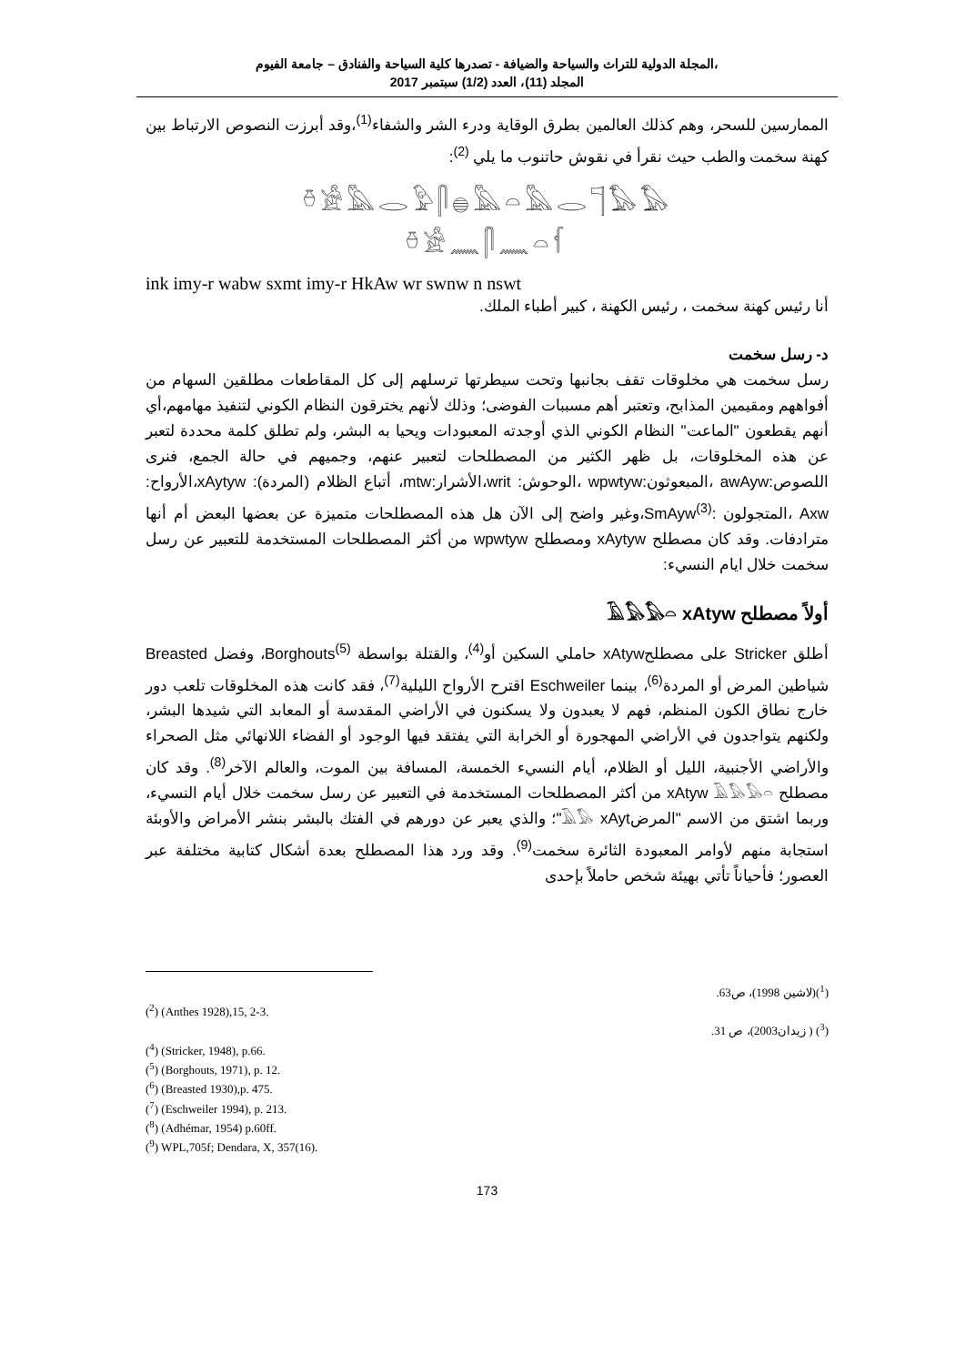المجلة الدولية للتراث والسياحة والضيافة - تصدرها كلية السياحة والفنادق – جامعة الفيوم،
المجلد (11)، العدد (1/2) سبتمبر 2017
الممارسين للسحر، وهم كذلك العالمين بطرق الوقاية ودرء الشر والشفاء<sup>(1)</sup>،وقد أبرزت النصوص الارتباط بين كهنة سخمت والطب حيث نقرأ في نقوش حاتنوب ما يلي <sup>(2)</sup>:
𓏊𓀀𓅓𓂋𓅱𓋴𓐍𓅓𓏏𓅓𓂋𓊹𓅃𓅃
𓏊𓀀𓈖𓋴𓈖𓏏𓆳
ink imy-r wabw sxmt imy-r HkAw wr swnw n nswt
أنا رئيس كهنة سخمت ، رئيس الكهنة ، كبير أطباء الملك.
د- رسل سخمت
رسل سخمت هي مخلوقات تقف بجانبها وتحت سيطرتها ترسلهم إلى كل المقاطعات مطلقين السهام من أفواههم ومقيمين المذابح، وتعتبر أهم مسببات الفوضى؛ وذلك لأنهم يخترقون النظام الكوني لتنفيذ مهامهم،أي أنهم يقطعون "الماعت" النظام الكوني الذي أوجدته المعبودات ويحيا به البشر، ولم تطلق كلمة محددة لتعبر عن هذه المخلوقات، بل ظهر الكثير من المصطلحات لتعبير عنهم، وجميهم في حالة الجمع، فنرى اللصوص:awAyw ،المبعوثون:wpwtyw ،الوحوش: writ،الأشرار:mtw، أتباع الظلام (المردة): xAytyw،الأرواح: Axw ،المتجولون :SmAyw<sup>(3)</sup>،وغير واضح إلى الآن هل هذه المصطلحات متميزة عن بعضها البعض أم أنها مترادفات. وقد كان مصطلح xAytyw ومصطلح wpwtyw من أكثر المصطلحات المستخدمة للتعبير عن رسل سخمت خلال ايام النسيء:
أولاً مصطلح 𓄿𓅃𓅃𓏏 xAtyw
أطلق Stricker على مصطلحxAtyw حاملي السكين أو<sup>(4)</sup>، والقتلة بواسطة Borghouts<sup>(5)</sup>، وفضل Breasted شياطين المرض أو المردة<sup>(6)</sup>، بينما Eschweiler اقترح الأرواح الليلية<sup>(7)</sup>، فقد كانت هذه المخلوقات تلعب دور خارج نطاق الكون المنظم، فهم لا يعبدون ولا يسكنون في الأراضي المقدسة أو المعابد التي شيدها البشر، ولكنهم يتواجدون في الأراضي المهجورة أو الخرابة التي يفتقد فيها الوجود أو الفضاء اللانهائي مثل الصحراء والأراضي الأجنبية، الليل أو الظلام، أيام النسيء الخمسة، المسافة بين الموت، والعالم الآخر<sup>(8)</sup>. وقد كان مصطلح xAtyw 𓄿𓅃𓅃𓏏 من أكثر المصطلحات المستخدمة في التعبير عن رسل سخمت خلال أيام النسيء، وربما اشتق من الاسم "المرض𓄿𓅃 xAyt"؛ والذي يعبر عن دورهم في الفتك بالبشر بنشر الأمراض والأوبئة استجابة منهم لأوامر المعبودة الثائرة سخمت<sup>(9)</sup>. وقد ورد هذا المصطلح بعدة أشكال كتابية مختلفة عبر العصور؛ فأحياناً تأتي بهيئة شخص حاملاً بإحدى
(<sup>1</sup>)(لاشين 1998)، ص63.
(<sup>2</sup>) (Anthes 1928),15, 2-3.
(<sup>3</sup>) ( زيدان2003)، ص 31.
(<sup>4</sup>) (Stricker, 1948), p.66.
(<sup>5</sup>) (Borghouts, 1971), p. 12.
(<sup>6</sup>) (Breasted 1930),p. 475.
(<sup>7</sup>) (Eschweiler 1994), p. 213.
(<sup>8</sup>) (Adhémar, 1954) p.60ff.
(<sup>9</sup>) WPL,705f; Dendara, X, 357(16).
173